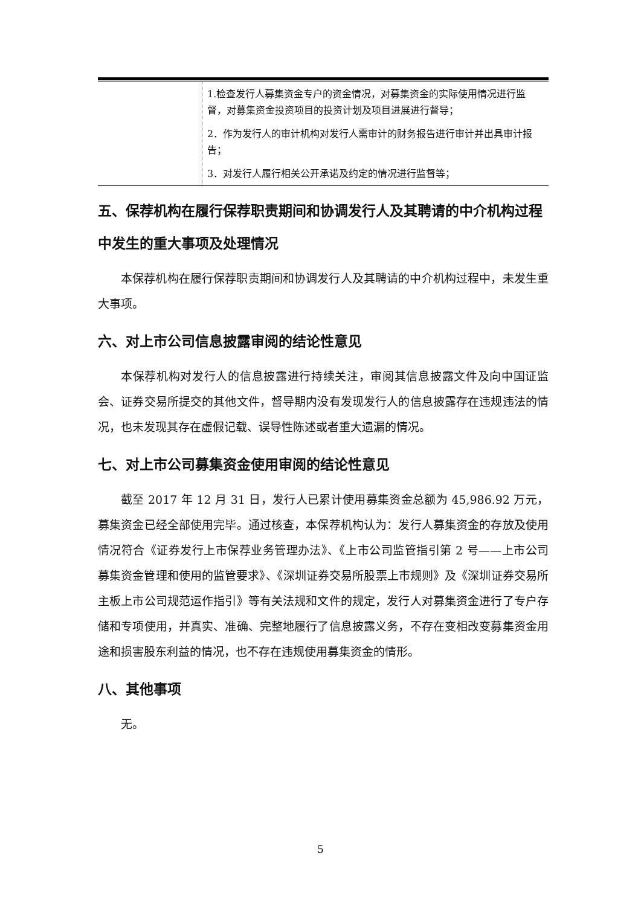| | 1.检查发行人募集资金专户的资金情况，对募集资金的实际使用情况进行监督，对募集资金投资项目的投资计划及项目进展进行督导； 2．作为发行人的审计机构对发行人需审计的财务报告进行审计并出具审计报告； 3．对发行人履行相关公开承诺及约定的情况进行监督等； |
五、保荐机构在履行保荐职责期间和协调发行人及其聘请的中介机构过程中发生的重大事项及处理情况
本保荐机构在履行保荐职责期间和协调发行人及其聘请的中介机构过程中，未发生重大事项。
六、对上市公司信息披露审阅的结论性意见
本保荐机构对发行人的信息披露进行持续关注，审阅其信息披露文件及向中国证监会、证券交易所提交的其他文件，督导期内没有发现发行人的信息披露存在违规违法的情况，也未发现其存在虚假记载、误导性陈述或者重大遗漏的情况。
七、对上市公司募集资金使用审阅的结论性意见
截至 2017 年 12 月 31 日，发行人已累计使用募集资金总额为 45,986.92 万元，募集资金已经全部使用完毕。通过核查，本保荐机构认为：发行人募集资金的存放及使用情况符合《证券发行上市保荐业务管理办法》、《上市公司监管指引第 2 号——上市公司募集资金管理和使用的监管要求》、《深圳证券交易所股票上市规则》及《深圳证券交易所主板上市公司规范运作指引》等有关法规和文件的规定，发行人对募集资金进行了专户存储和专项使用，并真实、准确、完整地履行了信息披露义务，不存在变相改变募集资金用途和损害股东利益的情况，也不存在违规使用募集资金的情形。
八、其他事项
无。
5